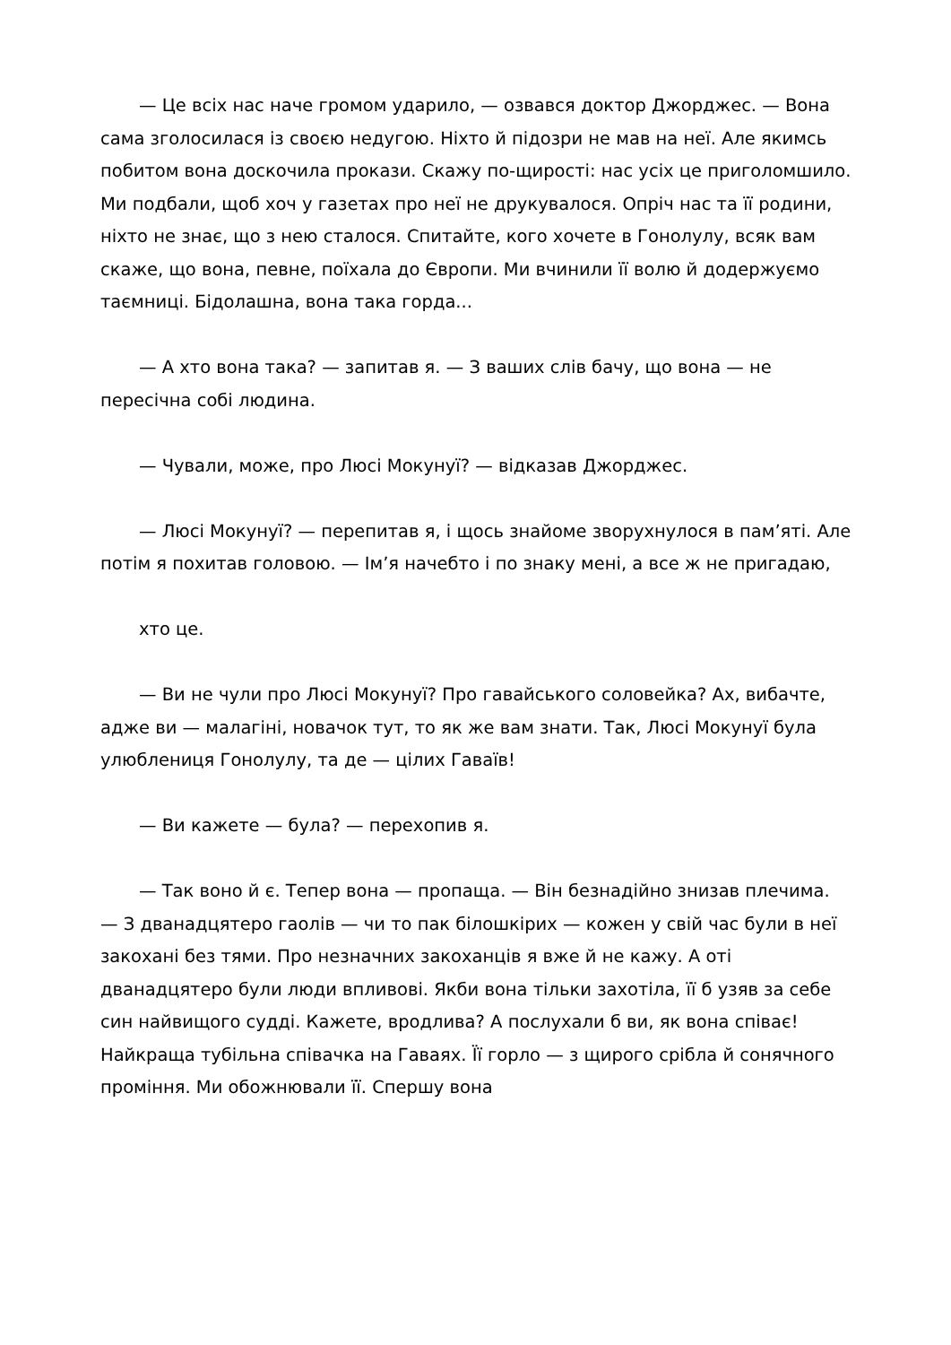— Це всіх нас наче громом ударило, — озвався доктор Джорджес. — Вона сама зголосилася із своєю недугою. Ніхто й підозри не мав на неї. Але якимсь побитом вона доскочила прокази. Скажу по-щирості: нас усіх це приголомшило. Ми подбали, щоб хоч у газетах про неї не друкувалося. Опріч нас та її родини, ніхто не знає, що з нею сталося. Спитайте, кого хочете в Гонолулу, всяк вам скаже, що вона, певне, поїхала до Європи. Ми вчинили її волю й додержуємо таємниці. Бідолашна, вона така горда...
— А хто вона така? — запитав я. — З ваших слів бачу, що вона — не пересічна собі людина.
— Чували, може, про Люсі Мокунуї? — відказав Джорджес.
— Люсі Мокунуї? — перепитав я, і щось знайоме зворухнулося в пам’яті. Але потім я похитав головою. — Ім’я начебто і по знаку мені, а все ж не пригадаю,
хто це.
— Ви не чули про Люсі Мокунуї? Про гавайського соловейка? Ах, вибачте, адже ви — малагіні, новачок тут, то як же вам знати. Так, Люсі Мокунуї була улюблениця Гонолулу, та де — цілих Гаваїв!
— Ви кажете — була? — перехопив я.
— Так воно й є. Тепер вона — пропаща. — Він безнадійно знизав плечима. — З дванадцятеро гаолів — чи то пак білошкірих — кожен у свій час були в неї закохані без тями. Про незначних закоханців я вже й не кажу. А оті дванадцятеро були люди впливові. Якби вона тільки захотіла, її б узяв за себе син найвищого судді. Кажете, вродлива? А послухали б ви, як вона співає! Найкраща тубільна співачка на Гаваях. Її горло — з щирого срібла й сонячного проміння. Ми обожнювали її. Спершу вона